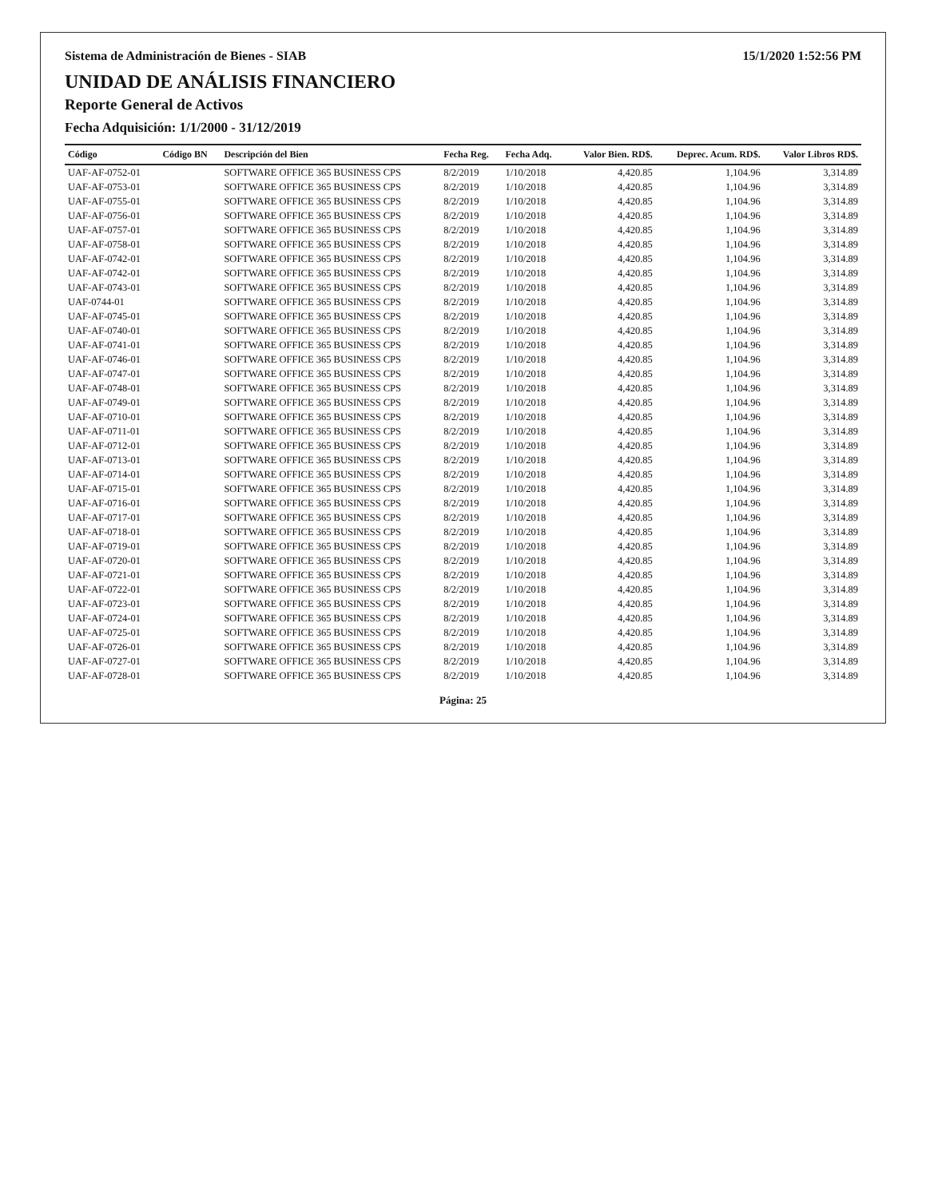Sistema de Administración de Bienes - SIAB 15/1/2020 1:52:56 PM
UNIDAD DE ANÁLISIS FINANCIERO
Reporte General de Activos
Fecha Adquisición: 1/1/2000 - 31/12/2019
| Código | Código BN | Descripción del Bien | Fecha Reg. | Fecha Adq. | Valor Bien. RD$. | Deprec. Acum. RD$. | Valor Libros RD$. |
| --- | --- | --- | --- | --- | --- | --- | --- |
| UAF-AF-0752-01 | | SOFTWARE OFFICE 365 BUSINESS CPS | 8/2/2019 | 1/10/2018 | 4,420.85 | 1,104.96 | 3,314.89 |
| UAF-AF-0753-01 | | SOFTWARE OFFICE 365 BUSINESS CPS | 8/2/2019 | 1/10/2018 | 4,420.85 | 1,104.96 | 3,314.89 |
| UAF-AF-0755-01 | | SOFTWARE OFFICE 365 BUSINESS CPS | 8/2/2019 | 1/10/2018 | 4,420.85 | 1,104.96 | 3,314.89 |
| UAF-AF-0756-01 | | SOFTWARE OFFICE 365 BUSINESS CPS | 8/2/2019 | 1/10/2018 | 4,420.85 | 1,104.96 | 3,314.89 |
| UAF-AF-0757-01 | | SOFTWARE OFFICE 365 BUSINESS CPS | 8/2/2019 | 1/10/2018 | 4,420.85 | 1,104.96 | 3,314.89 |
| UAF-AF-0758-01 | | SOFTWARE OFFICE 365 BUSINESS CPS | 8/2/2019 | 1/10/2018 | 4,420.85 | 1,104.96 | 3,314.89 |
| UAF-AF-0742-01 | | SOFTWARE OFFICE 365 BUSINESS CPS | 8/2/2019 | 1/10/2018 | 4,420.85 | 1,104.96 | 3,314.89 |
| UAF-AF-0742-01 | | SOFTWARE OFFICE 365 BUSINESS CPS | 8/2/2019 | 1/10/2018 | 4,420.85 | 1,104.96 | 3,314.89 |
| UAF-AF-0743-01 | | SOFTWARE OFFICE 365 BUSINESS CPS | 8/2/2019 | 1/10/2018 | 4,420.85 | 1,104.96 | 3,314.89 |
| UAF-0744-01 | | SOFTWARE OFFICE 365 BUSINESS CPS | 8/2/2019 | 1/10/2018 | 4,420.85 | 1,104.96 | 3,314.89 |
| UAF-AF-0745-01 | | SOFTWARE OFFICE 365 BUSINESS CPS | 8/2/2019 | 1/10/2018 | 4,420.85 | 1,104.96 | 3,314.89 |
| UAF-AF-0740-01 | | SOFTWARE OFFICE 365 BUSINESS CPS | 8/2/2019 | 1/10/2018 | 4,420.85 | 1,104.96 | 3,314.89 |
| UAF-AF-0741-01 | | SOFTWARE OFFICE 365 BUSINESS CPS | 8/2/2019 | 1/10/2018 | 4,420.85 | 1,104.96 | 3,314.89 |
| UAF-AF-0746-01 | | SOFTWARE OFFICE 365 BUSINESS CPS | 8/2/2019 | 1/10/2018 | 4,420.85 | 1,104.96 | 3,314.89 |
| UAF-AF-0747-01 | | SOFTWARE OFFICE 365 BUSINESS CPS | 8/2/2019 | 1/10/2018 | 4,420.85 | 1,104.96 | 3,314.89 |
| UAF-AF-0748-01 | | SOFTWARE OFFICE 365 BUSINESS CPS | 8/2/2019 | 1/10/2018 | 4,420.85 | 1,104.96 | 3,314.89 |
| UAF-AF-0749-01 | | SOFTWARE OFFICE 365 BUSINESS CPS | 8/2/2019 | 1/10/2018 | 4,420.85 | 1,104.96 | 3,314.89 |
| UAF-AF-0710-01 | | SOFTWARE OFFICE 365 BUSINESS CPS | 8/2/2019 | 1/10/2018 | 4,420.85 | 1,104.96 | 3,314.89 |
| UAF-AF-0711-01 | | SOFTWARE OFFICE 365 BUSINESS CPS | 8/2/2019 | 1/10/2018 | 4,420.85 | 1,104.96 | 3,314.89 |
| UAF-AF-0712-01 | | SOFTWARE OFFICE 365 BUSINESS CPS | 8/2/2019 | 1/10/2018 | 4,420.85 | 1,104.96 | 3,314.89 |
| UAF-AF-0713-01 | | SOFTWARE OFFICE 365 BUSINESS CPS | 8/2/2019 | 1/10/2018 | 4,420.85 | 1,104.96 | 3,314.89 |
| UAF-AF-0714-01 | | SOFTWARE OFFICE 365 BUSINESS CPS | 8/2/2019 | 1/10/2018 | 4,420.85 | 1,104.96 | 3,314.89 |
| UAF-AF-0715-01 | | SOFTWARE OFFICE 365 BUSINESS CPS | 8/2/2019 | 1/10/2018 | 4,420.85 | 1,104.96 | 3,314.89 |
| UAF-AF-0716-01 | | SOFTWARE OFFICE 365 BUSINESS CPS | 8/2/2019 | 1/10/2018 | 4,420.85 | 1,104.96 | 3,314.89 |
| UAF-AF-0717-01 | | SOFTWARE OFFICE 365 BUSINESS CPS | 8/2/2019 | 1/10/2018 | 4,420.85 | 1,104.96 | 3,314.89 |
| UAF-AF-0718-01 | | SOFTWARE OFFICE 365 BUSINESS CPS | 8/2/2019 | 1/10/2018 | 4,420.85 | 1,104.96 | 3,314.89 |
| UAF-AF-0719-01 | | SOFTWARE OFFICE 365 BUSINESS CPS | 8/2/2019 | 1/10/2018 | 4,420.85 | 1,104.96 | 3,314.89 |
| UAF-AF-0720-01 | | SOFTWARE OFFICE 365 BUSINESS CPS | 8/2/2019 | 1/10/2018 | 4,420.85 | 1,104.96 | 3,314.89 |
| UAF-AF-0721-01 | | SOFTWARE OFFICE 365 BUSINESS CPS | 8/2/2019 | 1/10/2018 | 4,420.85 | 1,104.96 | 3,314.89 |
| UAF-AF-0722-01 | | SOFTWARE OFFICE 365 BUSINESS CPS | 8/2/2019 | 1/10/2018 | 4,420.85 | 1,104.96 | 3,314.89 |
| UAF-AF-0723-01 | | SOFTWARE OFFICE 365 BUSINESS CPS | 8/2/2019 | 1/10/2018 | 4,420.85 | 1,104.96 | 3,314.89 |
| UAF-AF-0724-01 | | SOFTWARE OFFICE 365 BUSINESS CPS | 8/2/2019 | 1/10/2018 | 4,420.85 | 1,104.96 | 3,314.89 |
| UAF-AF-0725-01 | | SOFTWARE OFFICE 365 BUSINESS CPS | 8/2/2019 | 1/10/2018 | 4,420.85 | 1,104.96 | 3,314.89 |
| UAF-AF-0726-01 | | SOFTWARE OFFICE 365 BUSINESS CPS | 8/2/2019 | 1/10/2018 | 4,420.85 | 1,104.96 | 3,314.89 |
| UAF-AF-0727-01 | | SOFTWARE OFFICE 365 BUSINESS CPS | 8/2/2019 | 1/10/2018 | 4,420.85 | 1,104.96 | 3,314.89 |
| UAF-AF-0728-01 | | SOFTWARE OFFICE 365 BUSINESS CPS | 8/2/2019 | 1/10/2018 | 4,420.85 | 1,104.96 | 3,314.89 |
Página: 25